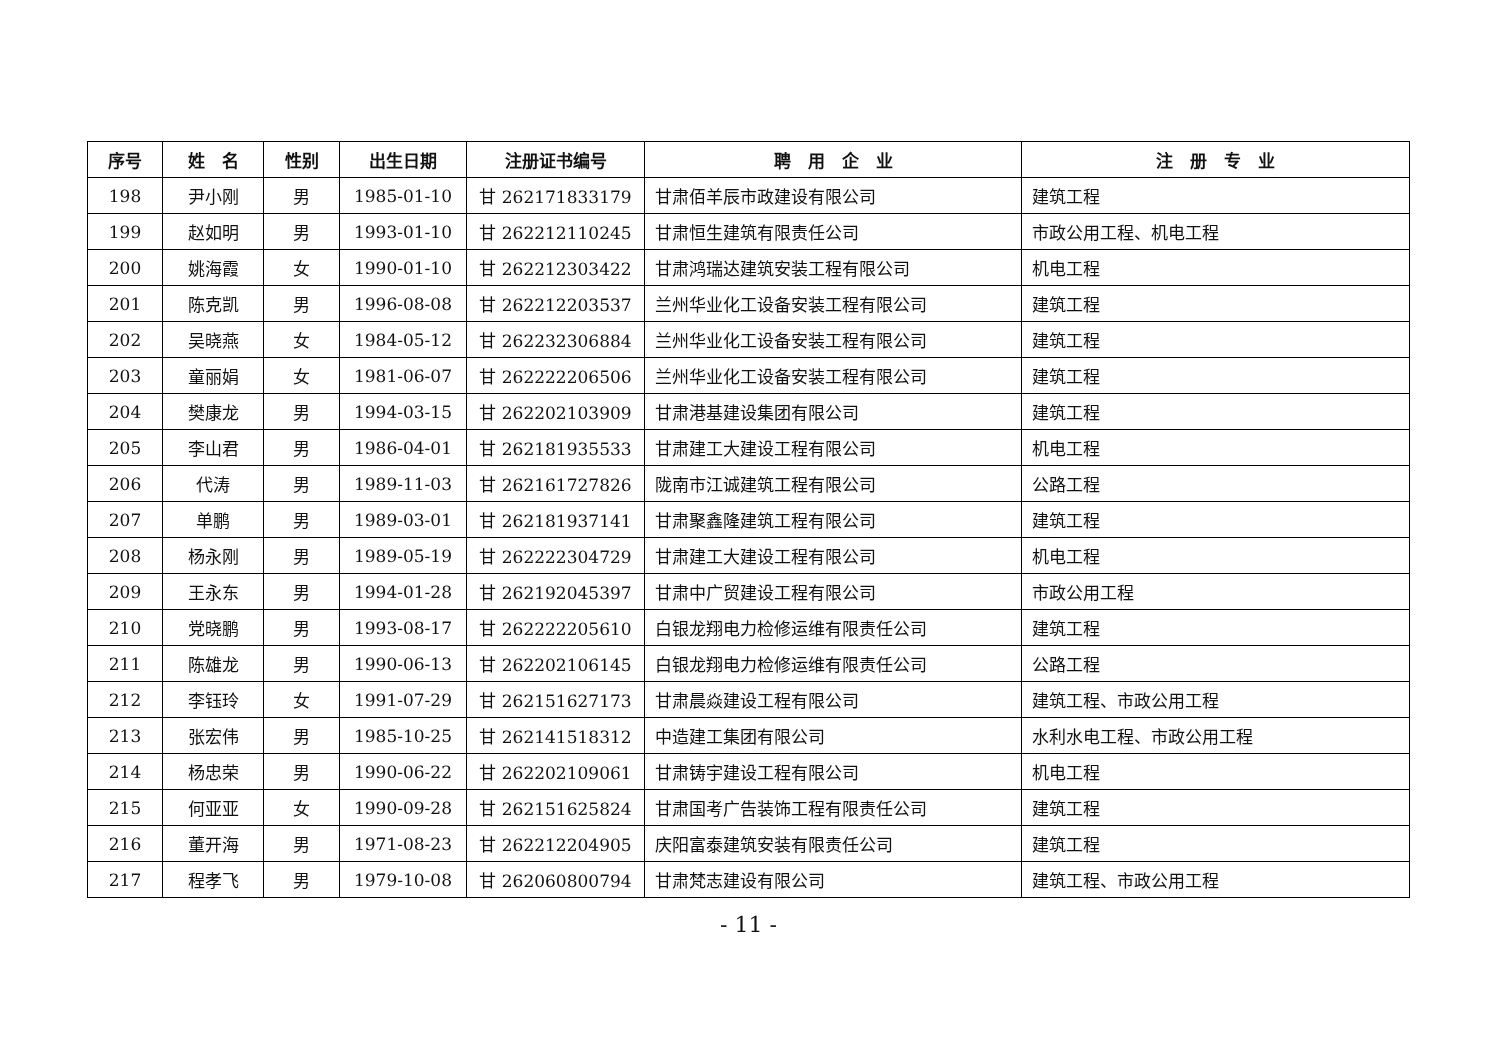| 序号 | 姓 名 | 性别 | 出生日期 | 注册证书编号 | 聘 用 企 业 | 注 册 专 业 |
| --- | --- | --- | --- | --- | --- | --- |
| 198 | 尹小刚 | 男 | 1985-01-10 | 甘 262171833179 | 甘肃佰羊辰市政建设有限公司 | 建筑工程 |
| 199 | 赵如明 | 男 | 1993-01-10 | 甘 262212110245 | 甘肃恒生建筑有限责任公司 | 市政公用工程、机电工程 |
| 200 | 姚海霞 | 女 | 1990-01-10 | 甘 262212303422 | 甘肃鸿瑞达建筑安装工程有限公司 | 机电工程 |
| 201 | 陈克凯 | 男 | 1996-08-08 | 甘 262212203537 | 兰州华业化工设备安装工程有限公司 | 建筑工程 |
| 202 | 吴晓燕 | 女 | 1984-05-12 | 甘 262232306884 | 兰州华业化工设备安装工程有限公司 | 建筑工程 |
| 203 | 童丽娟 | 女 | 1981-06-07 | 甘 262222206506 | 兰州华业化工设备安装工程有限公司 | 建筑工程 |
| 204 | 樊康龙 | 男 | 1994-03-15 | 甘 262202103909 | 甘肃港基建设集团有限公司 | 建筑工程 |
| 205 | 李山君 | 男 | 1986-04-01 | 甘 262181935533 | 甘肃建工大建设工程有限公司 | 机电工程 |
| 206 | 代涛 | 男 | 1989-11-03 | 甘 262161727826 | 陇南市江诚建筑工程有限公司 | 公路工程 |
| 207 | 单鹏 | 男 | 1989-03-01 | 甘 262181937141 | 甘肃聚鑫隆建筑工程有限公司 | 建筑工程 |
| 208 | 杨永刚 | 男 | 1989-05-19 | 甘 262222304729 | 甘肃建工大建设工程有限公司 | 机电工程 |
| 209 | 王永东 | 男 | 1994-01-28 | 甘 262192045397 | 甘肃中广贸建设工程有限公司 | 市政公用工程 |
| 210 | 党晓鹏 | 男 | 1993-08-17 | 甘 262222205610 | 白银龙翔电力检修运维有限责任公司 | 建筑工程 |
| 211 | 陈雄龙 | 男 | 1990-06-13 | 甘 262202106145 | 白银龙翔电力检修运维有限责任公司 | 公路工程 |
| 212 | 李钰玲 | 女 | 1991-07-29 | 甘 262151627173 | 甘肃晨焱建设工程有限公司 | 建筑工程、市政公用工程 |
| 213 | 张宏伟 | 男 | 1985-10-25 | 甘 262141518312 | 中造建工集团有限公司 | 水利水电工程、市政公用工程 |
| 214 | 杨忠荣 | 男 | 1990-06-22 | 甘 262202109061 | 甘肃铸宇建设工程有限公司 | 机电工程 |
| 215 | 何亚亚 | 女 | 1990-09-28 | 甘 262151625824 | 甘肃国考广告装饰工程有限责任公司 | 建筑工程 |
| 216 | 董开海 | 男 | 1971-08-23 | 甘 262212204905 | 庆阳富泰建筑安装有限责任公司 | 建筑工程 |
| 217 | 程孝飞 | 男 | 1979-10-08 | 甘 262060800794 | 甘肃梵志建设有限公司 | 建筑工程、市政公用工程 |
- 11 -